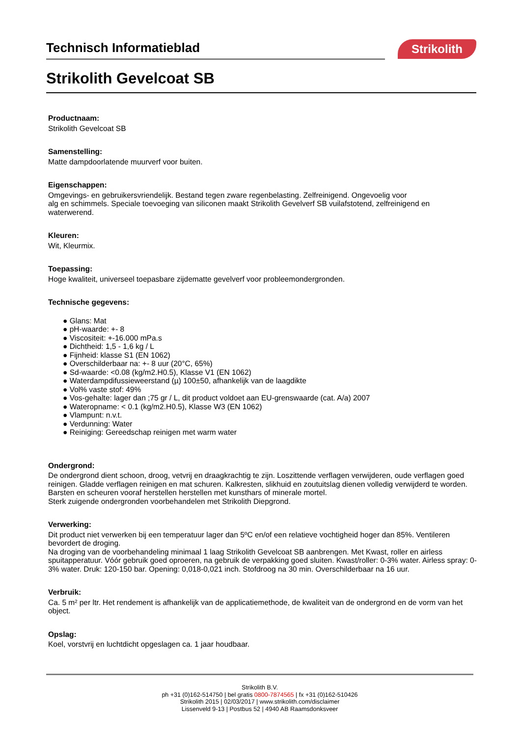Technisch Informatieblad Strikolith
Strikolith Gevelcoat SB
Productnaam:
Strikolith Gevelcoat SB
Samenstelling:
Matte dampdoorlatende muurverf voor buiten.
Eigenschappen:
Omgevings- en gebruikersvriendelijk. Bestand tegen zware regenbelasting. Zelfreinigend. Ongevoelig voor
alg en schimmels. Speciale toevoeging van siliconen maakt Strikolith Gevelverf SB vuilafstotend, zelfreinigend en
waterwerend.
Kleuren:
Wit, Kleurmix.
Toepassing:
Hoge kwaliteit, universeel toepasbare zijdematte gevelverf voor probleemondergronden.
Technische gegevens:
● Glans: Mat
● pH-waarde: +- 8
● Viscositeit: +-16.000 mPa.s
● Dichtheid: 1,5 - 1,6 kg / L
● Fijnheid: klasse S1 (EN 1062)
● Overschilderbaar na: +- 8 uur (20°C, 65%)
● Sd-waarde: <0.08 (kg/m2.H0.5), Klasse V1 (EN 1062)
● Waterdampdifussieweerstand (µ) 100±50, afhankelijk van de laagdikte
● Vol% vaste stof: 49%
● Vos-gehalte: lager dan ;75 gr / L, dit product voldoet aan EU-grenswaarde (cat. A/a) 2007
● Wateropname: < 0.1 (kg/m2.H0.5), Klasse W3 (EN 1062)
● Vlampunt: n.v.t.
● Verdunning: Water
● Reiniging: Gereedschap reinigen met warm water
Ondergrond:
De ondergrond dient schoon, droog, vetvrij en draagkrachtig te zijn. Loszittende verflagen verwijderen, oude verflagen goed reinigen. Gladde verflagen reinigen en mat schuren. Kalkresten, slikhuid en zoutuitslag dienen volledig verwijderd te worden. Barsten en scheuren vooraf herstellen herstellen met kunsthars of minerale mortel.
Sterk zuigende ondergronden voorbehandelen met Strikolith Diepgrond.
Verwerking:
Dit product niet verwerken bij een temperatuur lager dan 5ºC en/of een relatieve vochtigheid hoger dan 85%. Ventileren bevordert de droging.
Na droging van de voorbehandeling minimaal 1 laag Strikolith Gevelcoat SB aanbrengen. Met Kwast, roller en airless spuitapperatuur. Vóór gebruik goed oproeren, na gebruik de verpakking goed sluiten. Kwast/roller: 0-3% water. Airless spray: 0-3% water. Druk: 120-150 bar. Opening: 0,018-0,021 inch. Stofdroog na 30 min. Overschilderbaar na 16 uur.
Verbruik:
Ca. 5 m² per ltr. Het rendement is afhankelijk van de applicatiemethode, de kwaliteit van de ondergrond en de vorm van het object.
Opslag:
Koel, vorstvrij en luchtdicht opgeslagen ca. 1 jaar houdbaar.
Strikolith B.V.
ph +31 (0)162-514750 | bel gratis 0800-7874565 | fx +31 (0)162-510426
Strikolith 2015 | 02/03/2017 | www.strikolith.com/disclaimer
Lissenveld 9-13 | Postbus 52 | 4940 AB Raamsdonksveer